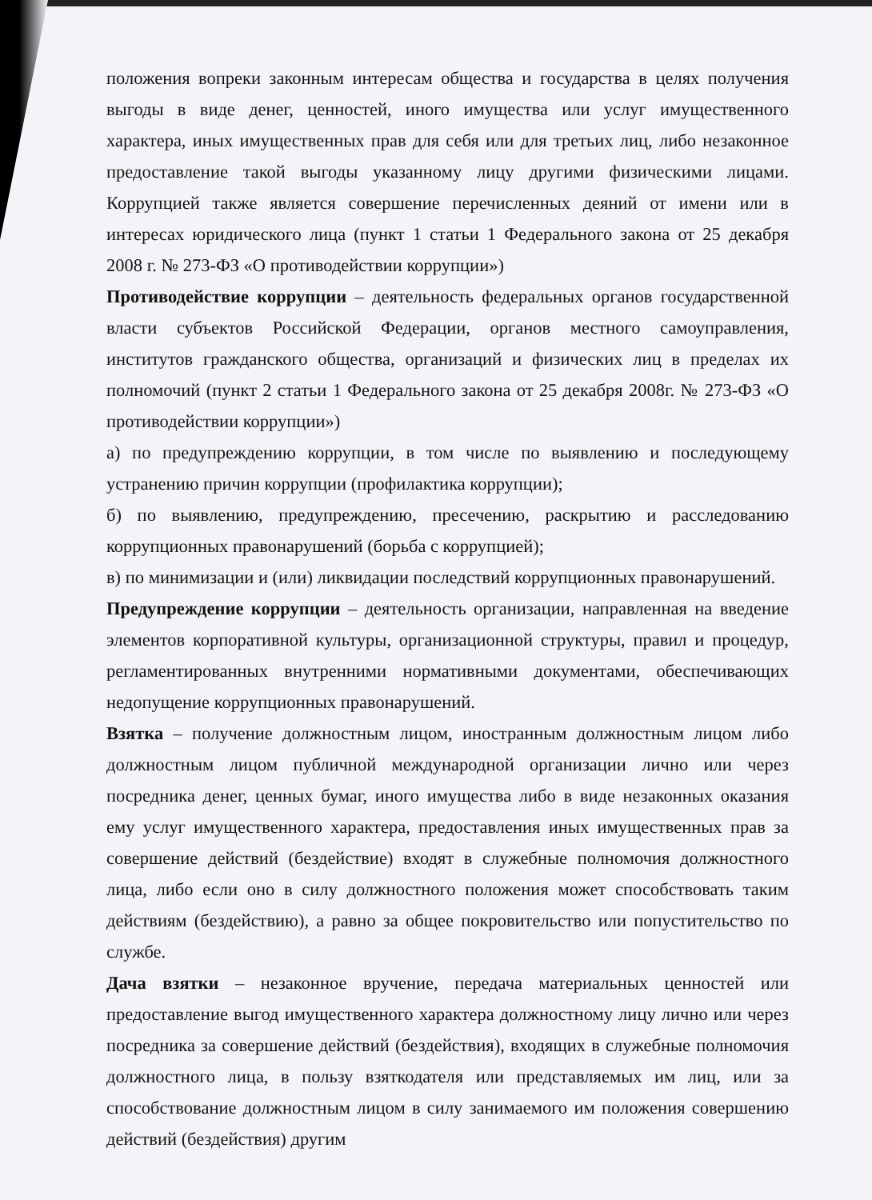положения вопреки законным интересам общества и государства в целях получения выгоды в виде денег, ценностей, иного имущества или услуг имущественного характера, иных имущественных прав для себя или для третьих лиц, либо незаконное предоставление такой выгоды указанному лицу другими физическими лицами. Коррупцией также является совершение перечисленных деяний от имени или в интересах юридического лица (пункт 1 статьи 1 Федерального закона от 25 декабря 2008 г. № 273-ФЗ «О противодействии коррупции»)
Противодействие коррупции – деятельность федеральных органов государственной власти субъектов Российской Федерации, органов местного самоуправления, институтов гражданского общества, организаций и физических лиц в пределах их полномочий (пункт 2 статьи 1 Федерального закона от 25 декабря 2008г. № 273-ФЗ «О противодействии коррупции»)
а) по предупреждению коррупции, в том числе по выявлению и последующему устранению причин коррупции (профилактика коррупции);
б) по выявлению, предупреждению, пресечению, раскрытию и расследованию коррупционных правонарушений (борьба с коррупцией);
в) по минимизации и (или) ликвидации последствий коррупционных правонарушений.
Предупреждение коррупции – деятельность организации, направленная на введение элементов корпоративной культуры, организационной структуры, правил и процедур, регламентированных внутренними нормативными документами, обеспечивающих недопущение коррупционных правонарушений.
Взятка – получение должностным лицом, иностранным должностным лицом либо должностным лицом публичной международной организации лично или через посредника денег, ценных бумаг, иного имущества либо в виде незаконных оказания ему услуг имущественного характера, предоставления иных имущественных прав за совершение действий (бездействие) входят в служебные полномочия должностного лица, либо если оно в силу должностного положения может способствовать таким действиям (бездействию), а равно за общее покровительство или попустительство по службе.
Дача взятки – незаконное вручение, передача материальных ценностей или предоставление выгод имущественного характера должностному лицу лично или через посредника за совершение действий (бездействия), входящих в служебные полномочия должностного лица, в пользу взяткодателя или представляемых им лиц, или за способствование должностным лицом в силу занимаемого им положения совершению действий (бездействия) другим